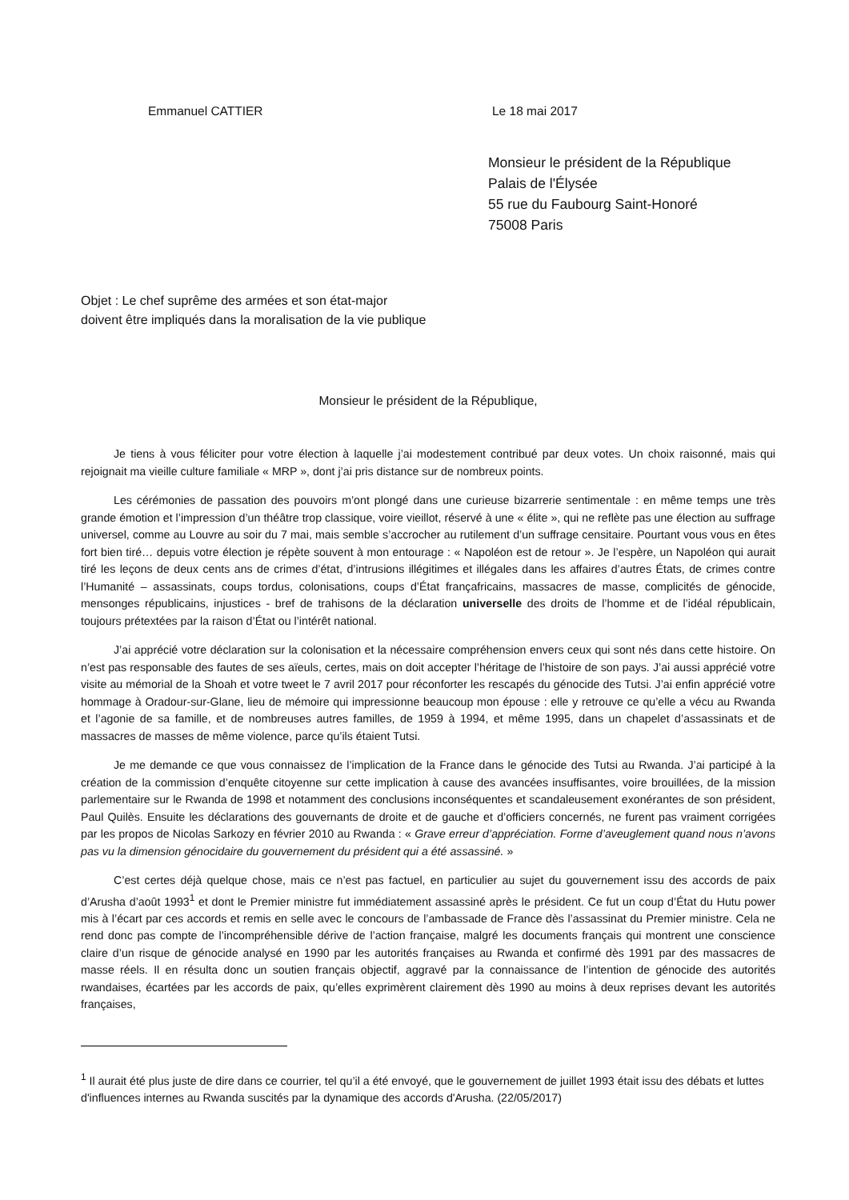Emmanuel CATTIER Le 18 mai 2017
Monsieur le président de la République
Palais de l'Élysée
55 rue du Faubourg Saint-Honoré
75008 Paris
Objet : Le chef suprême des armées et son état-major
doivent être impliqués dans la moralisation de la vie publique
Monsieur le président de la République,
Je tiens à vous féliciter pour votre élection à laquelle j’ai modestement contribué par deux votes. Un choix raisonné, mais qui rejoignait ma vieille culture familiale « MRP », dont j’ai pris distance sur de nombreux points.
Les cérémonies de passation des pouvoirs m’ont plongé dans une curieuse bizarrerie sentimentale : en même temps une très grande émotion et l’impression d’un théâtre trop classique, voire vieillot, réservé à une « élite », qui ne reflète pas une élection au suffrage universel, comme au Louvre au soir du 7 mai, mais semble s’accrocher au rutilement d’un suffrage censitaire. Pourtant vous vous en êtes fort bien tiré… depuis votre élection je répète souvent à mon entourage : « Napoléon est de retour ». Je l’espère, un Napoléon qui aurait tiré les leçons de deux cents ans de crimes d’état, d’intrusions illégitimes et illégales dans les affaires d’autres États, de crimes contre l’Humanité – assassinats, coups tordus, colonisations, coups d’État françafricains, massacres de masse, complicités de génocide, mensonges républicains, injustices - bref de trahisons de la déclaration universelle des droits de l’homme et de l’idéal républicain, toujours prétextées par la raison d’État ou l’intérêt national.
J’ai apprécié votre déclaration sur la colonisation et la nécessaire compréhension envers ceux qui sont nés dans cette histoire. On n’est pas responsable des fautes de ses aïeuls, certes, mais on doit accepter l’héritage de l’histoire de son pays. J’ai aussi apprécié votre visite au mémorial de la Shoah et votre tweet le 7 avril 2017 pour réconforter les rescapés du génocide des Tutsi. J’ai enfin apprécié votre hommage à Oradour-sur-Glane, lieu de mémoire qui impressionne beaucoup mon épouse : elle y retrouve ce qu’elle a vécu au Rwanda et l’agonie de sa famille, et de nombreuses autres familles, de 1959 à 1994, et même 1995, dans un chapelet d’assassinats et de massacres de masses de même violence, parce qu’ils étaient Tutsi.
Je me demande ce que vous connaissez de l’implication de la France dans le génocide des Tutsi au Rwanda. J’ai participé à la création de la commission d’enquête citoyenne sur cette implication à cause des avancées insuffisantes, voire brouillées, de la mission parlementaire sur le Rwanda de 1998 et notamment des conclusions inconséquentes et scandaleusement exonérantes de son président, Paul Quilès. Ensuite les déclarations des gouvernants de droite et de gauche et d’officiers concernés, ne furent pas vraiment corrigées par les propos de Nicolas Sarkozy en février 2010 au Rwanda : « Grave erreur d’appréciation. Forme d’aveuglement quand nous n’avons pas vu la dimension génocidaire du gouvernement du président qui a été assassiné. »
C’est certes déjà quelque chose, mais ce n’est pas factuel, en particulier au sujet du gouvernement issu des accords de paix d’Arusha d’août 1993<sup>1</sup> et dont le Premier ministre fut immédiatement assassiné après le président. Ce fut un coup d’État du Hutu power mis à l’écart par ces accords et remis en selle avec le concours de l’ambassade de France dès l’assassinat du Premier ministre. Cela ne rend donc pas compte de l’incompréhensible dérive de l’action française, malgré les documents français qui montrent une conscience claire d’un risque de génocide analysé en 1990 par les autorités françaises au Rwanda et confirmé dès 1991 par des massacres de masse réels. Il en résulta donc un soutien français objectif, aggravé par la connaissance de l’intention de génocide des autorités rwandaises, écartées par les accords de paix, qu’elles exprimèrent clairement dès 1990 au moins à deux reprises devant les autorités françaises,
<sup>1</sup> Il aurait été plus juste de dire dans ce courrier, tel qu’il a été envoyé, que le gouvernement de juillet 1993 était issu des débats et luttes d'influences internes au Rwanda suscités par la dynamique des accords d'Arusha. (22/05/2017)